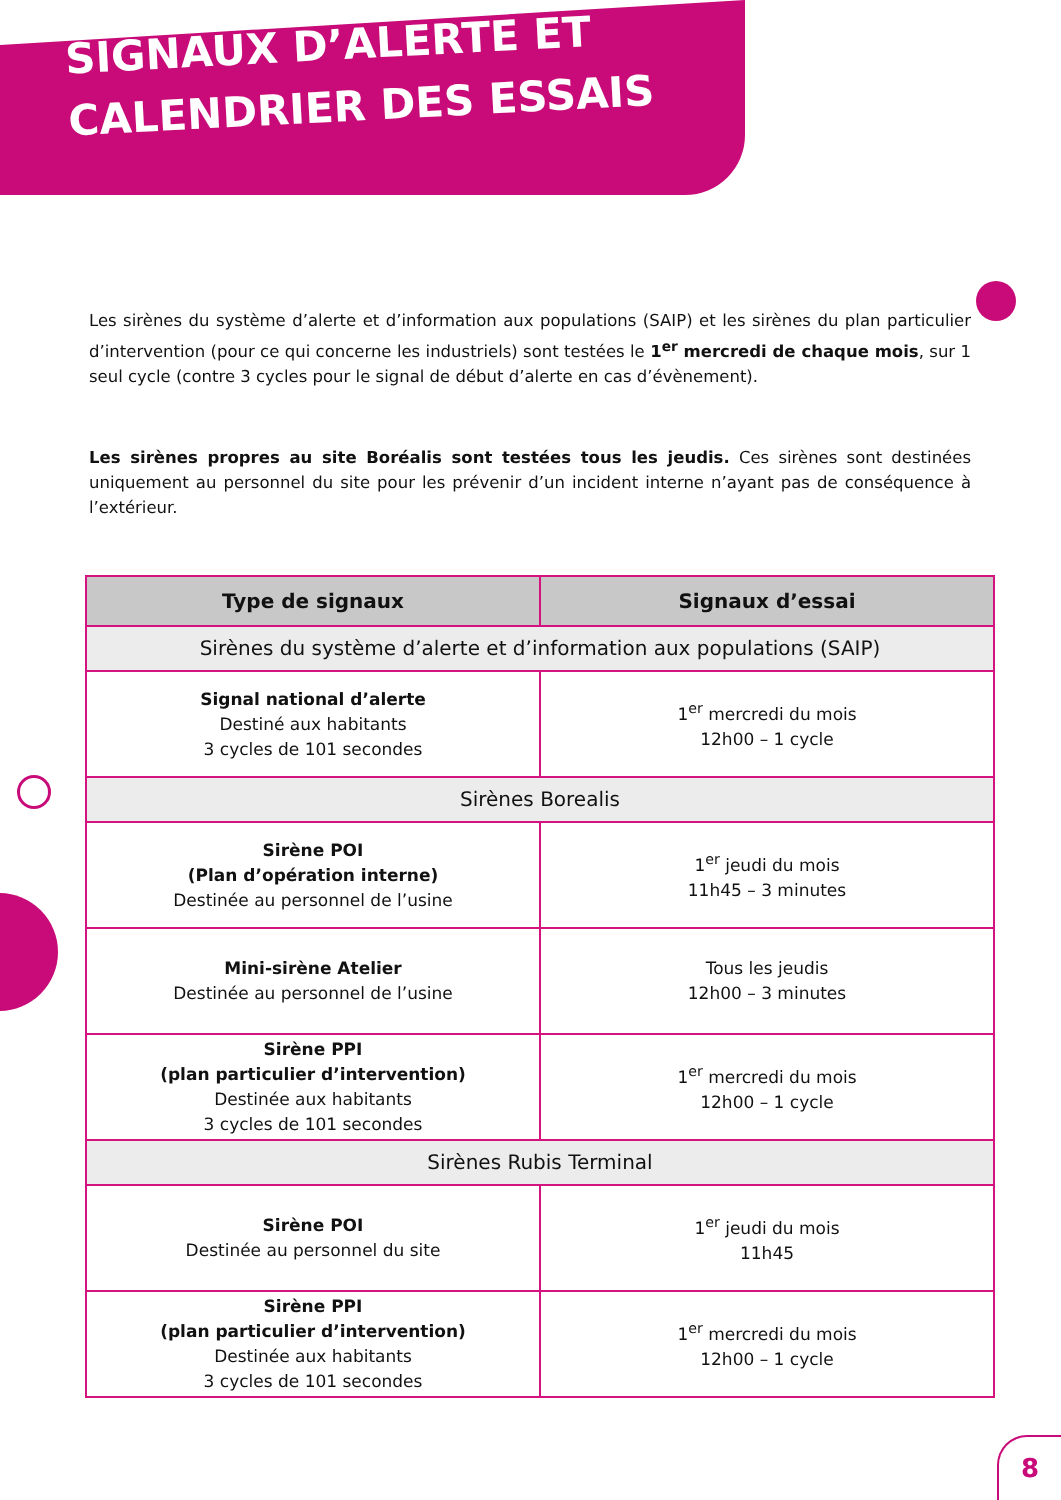SIGNAUX D’ALERTE ET
CALENDRIER DES ESSAIS
Les sirènes du système d’alerte et d’information aux populations (SAIP) et les sirènes du plan particulier d’intervention (pour ce qui concerne les industriels) sont testées le 1<sup>er</sup> mercredi de chaque mois, sur 1 seul cycle (contre 3 cycles pour le signal de début d’alerte en cas d’évènement).
Les sirènes propres au site Boréalis sont testées tous les jeudis. Ces sirènes sont destinées uniquement au personnel du site pour les prévenir d’un incident interne n’ayant pas de conséquence à l’extérieur.
| Type de signaux | Signaux d’essai |
| --- | --- |
| Sirènes du système d’alerte et d’information aux populations (SAIP) | |
| Signal national d’alerte Destiné aux habitants 3 cycles de 101 secondes | 1<sup>er</sup> mercredi du mois 12h00 – 1 cycle |
| Sirènes Borealis | |
| Sirène POI (Plan d’opération interne) Destinée au personnel de l’usine | 1<sup>er</sup> jeudi du mois 11h45 – 3 minutes |
| Mini-sirène Atelier Destinée au personnel de l’usine | Tous les jeudis 12h00 – 3 minutes |
| Sirène PPI (plan particulier d’intervention) Destinée aux habitants 3 cycles de 101 secondes | 1<sup>er</sup> mercredi du mois 12h00 – 1 cycle |
| Sirènes Rubis Terminal | |
| Sirène POI Destinée au personnel du site | 1<sup>er</sup> jeudi du mois 11h45 |
| Sirène PPI (plan particulier d’intervention) Destinée aux habitants 3 cycles de 101 secondes | 1<sup>er</sup> mercredi du mois 12h00 – 1 cycle |
8